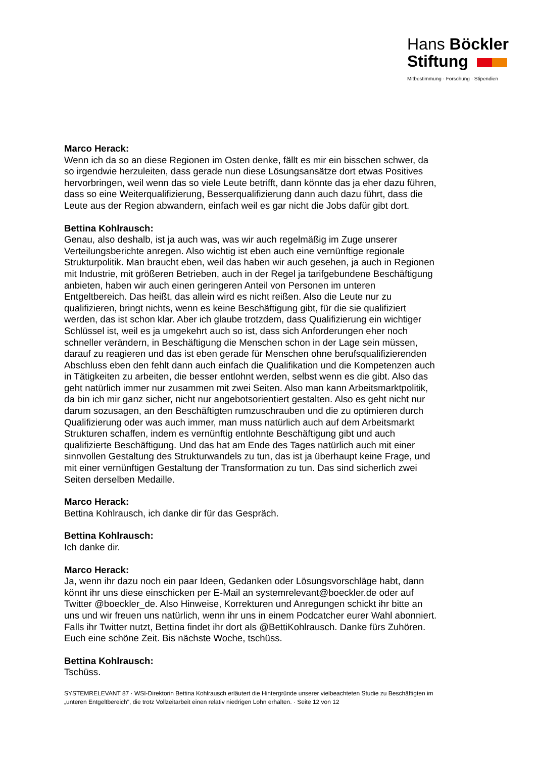Hans Böckler
Stiftung
Mitbestimmung · Forschung · Stipendien
Marco Herack:
Wenn ich da so an diese Regionen im Osten denke, fällt es mir ein bisschen schwer, da so irgendwie herzuleiten, dass gerade nun diese Lösungsansätze dort etwas Positives hervorbringen, weil wenn das so viele Leute betrifft, dann könnte das ja eher dazu führen, dass so eine Weiterqualifizierung, Besserqualifizierung dann auch dazu führt, dass die Leute aus der Region abwandern, einfach weil es gar nicht die Jobs dafür gibt dort.
Bettina Kohlrausch:
Genau, also deshalb, ist ja auch was, was wir auch regelmäßig im Zuge unserer Verteilungsberichte anregen. Also wichtig ist eben auch eine vernünftige regionale Strukturpolitik. Man braucht eben, weil das haben wir auch gesehen, ja auch in Regionen mit Industrie, mit größeren Betrieben, auch in der Regel ja tarifgebundene Beschäftigung anbieten, haben wir auch einen geringeren Anteil von Personen im unteren Entgeltbereich. Das heißt, das allein wird es nicht reißen. Also die Leute nur zu qualifizieren, bringt nichts, wenn es keine Beschäftigung gibt, für die sie qualifiziert werden, das ist schon klar. Aber ich glaube trotzdem, dass Qualifizierung ein wichtiger Schlüssel ist, weil es ja umgekehrt auch so ist, dass sich Anforderungen eher noch schneller verändern, in Beschäftigung die Menschen schon in der Lage sein müssen, darauf zu reagieren und das ist eben gerade für Menschen ohne berufsqualifizierenden Abschluss eben den fehlt dann auch einfach die Qualifikation und die Kompetenzen auch in Tätigkeiten zu arbeiten, die besser entlohnt werden, selbst wenn es die gibt. Also das geht natürlich immer nur zusammen mit zwei Seiten. Also man kann Arbeitsmarktpolitik, da bin ich mir ganz sicher, nicht nur angebotsorientiert gestalten. Also es geht nicht nur darum sozusagen, an den Beschäftigten rumzuschrauben und die zu optimieren durch Qualifizierung oder was auch immer, man muss natürlich auch auf dem Arbeitsmarkt Strukturen schaffen, indem es vernünftig entlohnte Beschäftigung gibt und auch qualifizierte Beschäftigung. Und das hat am Ende des Tages natürlich auch mit einer sinnvollen Gestaltung des Strukturwandels zu tun, das ist ja überhaupt keine Frage, und mit einer vernünftigen Gestaltung der Transformation zu tun. Das sind sicherlich zwei Seiten derselben Medaille.
Marco Herack:
Bettina Kohlrausch, ich danke dir für das Gespräch.
Bettina Kohlrausch:
Ich danke dir.
Marco Herack:
Ja, wenn ihr dazu noch ein paar Ideen, Gedanken oder Lösungsvorschläge habt, dann könnt ihr uns diese einschicken per E-Mail an systemrelevant@boeckler.de oder auf Twitter @boeckler_de. Also Hinweise, Korrekturen und Anregungen schickt ihr bitte an uns und wir freuen uns natürlich, wenn ihr uns in einem Podcatcher eurer Wahl abonniert. Falls ihr Twitter nutzt, Bettina findet ihr dort als @BettiKohlrausch. Danke fürs Zuhören. Euch eine schöne Zeit. Bis nächste Woche, tschüss.
Bettina Kohlrausch:
Tschüss.
SYSTEMRELEVANT 87 · WSI-Direktorin Bettina Kohlrausch erläutert die Hintergründe unserer vielbeachteten Studie zu Beschäftigten im „unteren Entgeltbereich", die trotz Vollzeitarbeit einen relativ niedrigen Lohn erhalten. · Seite 12 von 12